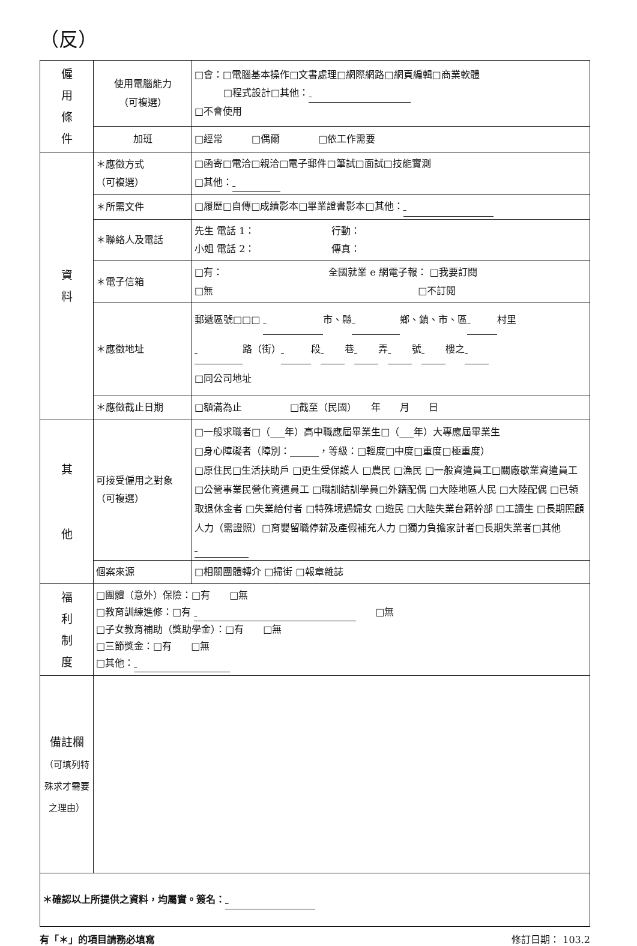（反）
| 僱 用 條 件 | 使用電腦能力 （可複選） | □會：□電腦基本操作□文書處理□網際網路□網頁編輯□商業軟體 □程式設計□其他： □不會使用 |
| | 加班 | □經常 □偶爾 □依工作需要 |
| 資 料 | ＊應徵方式 （可複選） | □函寄□電洽□親洽□電子郵件□筆試□面試□技能實測 □其他： |
| | ＊所需文件 | □履歷□自傳□成績影本□畢業證書影本□其他： |
| | ＊聯絡人及電話 | 先生 電話 1： 行動： 小姐 電話 2： 傳真： |
| | ＊電子信箱 | □有： 全國就業 e 網電子報： □我要訂閱 □無 □不訂閱 |
| | ＊應徵地址 | 郵遞區號□□□ 市、縣 鄉、鎮、市、區 村里 路（街） 段 巷 弄 號 樓之 □同公司地址 |
| | ＊應徵截止日期 | □額滿為止 □截至（民國） 年 月 日 |
| 其 他 | 可接受僱用之對象（可複選） | □一般求職者□（___年）高中職應屆畢業生□（___年）大專應屆畢業生 □身心障礙者（障別：______，等級：□輕度□中度□重度□極重度） □原住民□生活扶助戶 □更生受保護人 □農民 □漁民 □一般資遣員工□關廠歇業資遣員工 □公營事業民營化資遣員工 □職訓結訓學員□外籍配偶 □大陸地區人民 □大陸配偶 □已領取退休金者 □失業給付者 □特殊境遇婦女 □遊民 □大陸失業台籍幹部 □工讀生 □長期照顧人力（需證照）□育嬰留職停薪及產假補充人力 □獨力負擔家計者□長期失業者□其他 |
| | 個案來源 | □相關團體轉介 □掃街 □報章雜誌 |
| 福 利 制 度 | □團體（意外）保險：□有 □無 □教育訓練進修：□有 □無 □子女教育補助（獎助學金）：□有 □無 □三節獎金：□有 □無 □其他： | |
| 備註欄 （可填列特殊求才需要之理由） | | |
| ＊確認以上所提供之資料，均屬實。簽名： | | |
有「＊」的項目請務必填寫 修訂日期： 103.2